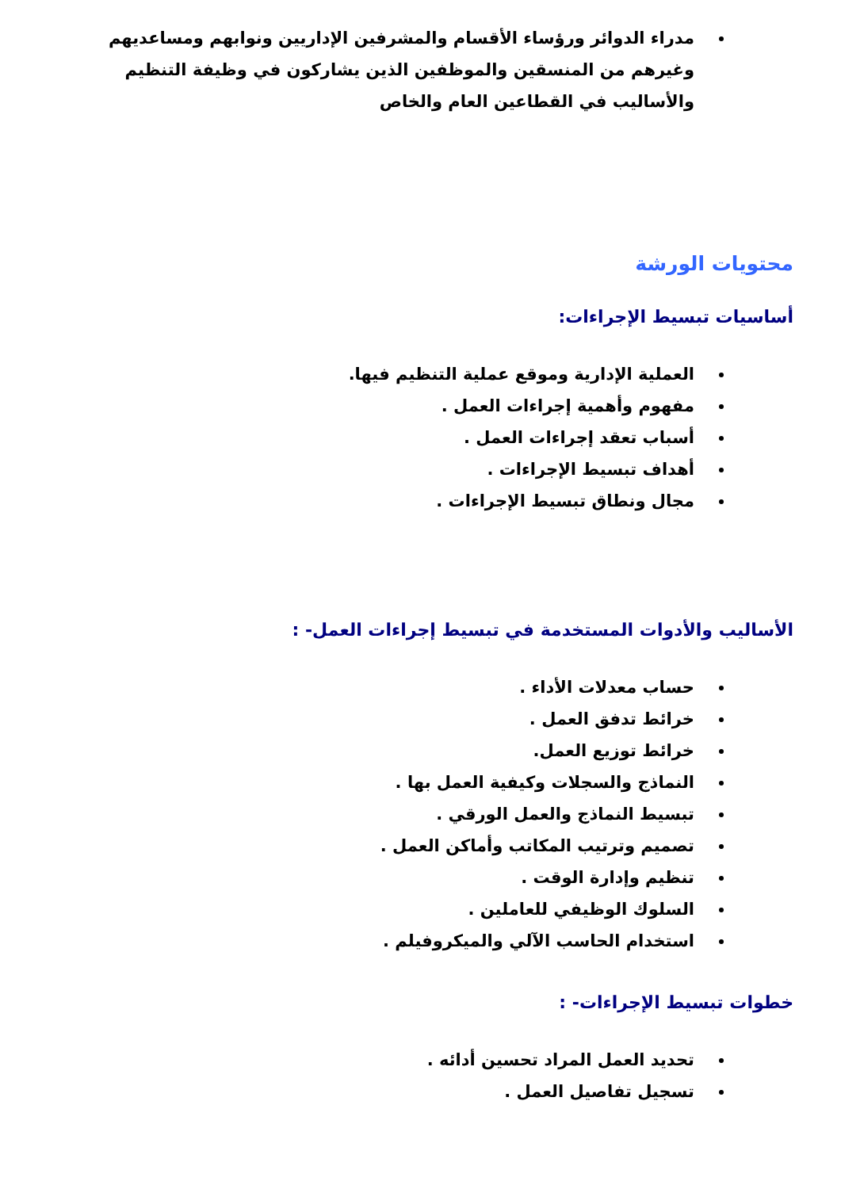مدراء الدوائر ورؤساء الأقسام والمشرفين الإداريين ونوابهم ومساعديهم وغيرهم من المنسقين والموظفين الذين يشاركون في وظيفة التنظيم والأساليب في القطاعين العام والخاص
محتويات الورشة
أساسيات تبسيط الإجراءات:
العملية الإدارية وموقع عملية التنظيم فيها.
مفهوم وأهمية إجراءات العمل .
أسباب تعقد إجراءات العمل .
أهداف تبسيط الإجراءات .
مجال ونطاق تبسيط الإجراءات .
الأساليب والأدوات المستخدمة في تبسيط إجراءات العمل- :
حساب معدلات الأداء .
خرائط تدفق العمل .
خرائط توزيع العمل.
النماذج والسجلات وكيفية العمل بها .
تبسيط النماذج والعمل الورقي .
تصميم وترتيب المكاتب وأماكن العمل .
تنظيم وإدارة الوقت .
السلوك الوظيفي للعاملين .
استخدام الحاسب الآلي والميكروفيلم .
خطوات تبسيط الإجراءات- :
تحديد العمل المراد تحسين أدائه .
تسجيل تفاصيل العمل .